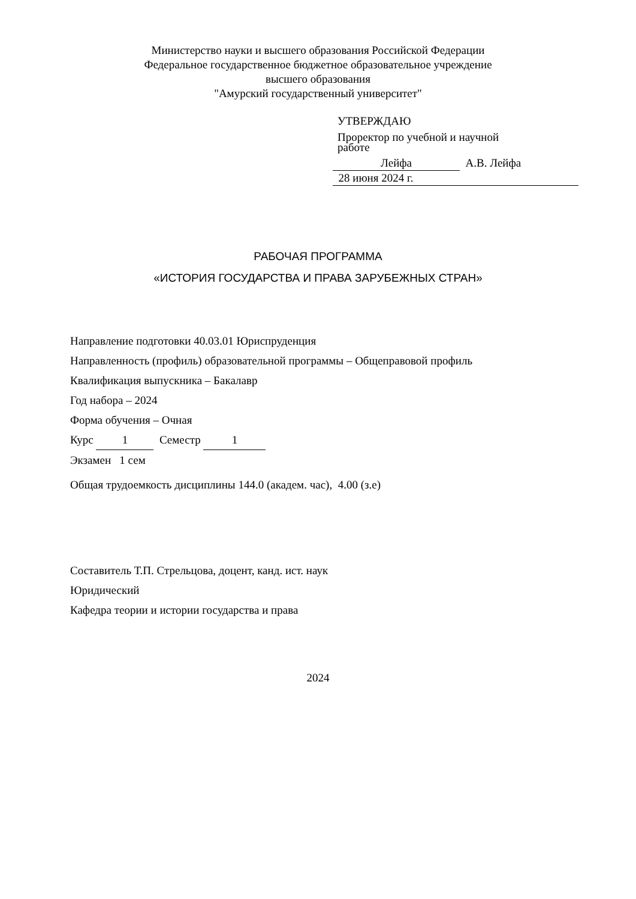Министерство науки и высшего образования Российской Федерации
Федеральное государственное бюджетное образовательное учреждение
высшего образования
"Амурский государственный университет"
УТВЕРЖДАЮ
Проректор по учебной и научной
работе
Лейфа А.В. Лейфа
28 июня 2024 г.
РАБОЧАЯ ПРОГРАММА
«ИСТОРИЯ ГОСУДАРСТВА И ПРАВА ЗАРУБЕЖНЫХ СТРАН»
Направление подготовки 40.03.01 Юриспруденция
Направленность (профиль) образовательной программы – Общеправовой профиль
Квалификация выпускника – Бакалавр
Год набора – 2024
Форма обучения – Очная
Курс 1 Семестр 1
Экзамен 1 сем
Общая трудоемкость дисциплины 144.0 (академ. час), 4.00 (з.е)
Составитель Т.П. Стрельцова, доцент, канд. ист. наук
Юридический
Кафедра теории и истории государства и права
2024